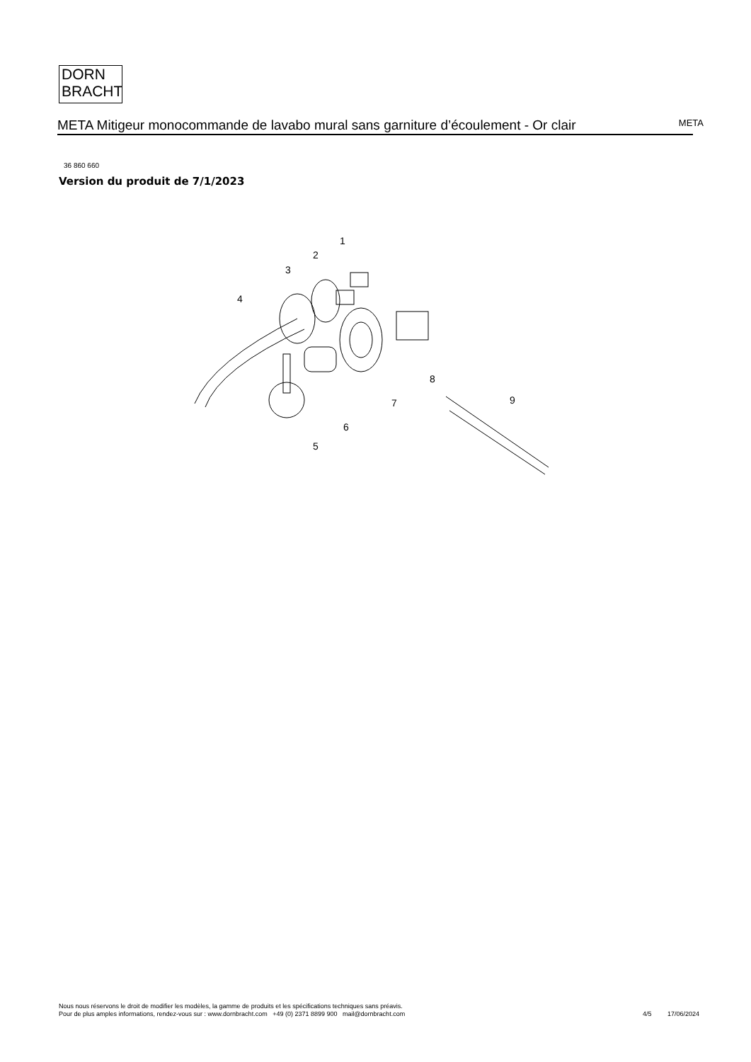DORN
BRACHT
META Mitigeur monocommande de lavabo mural sans garniture d’écoulement - Or clair
META
36 860 660
Version du produit de 7/1/2023
1
2
3
4
5
6
7
8
9
Nous nous réservons le droit de modifier les modèles, la gamme de produits et les spécifications techniques sans préavis.
Pour de plus amples informations, rendez-vous sur : www.dornbracht.com +49 (0) 2371 8899 900 mail@dornbracht.com
4/5 17/06/2024